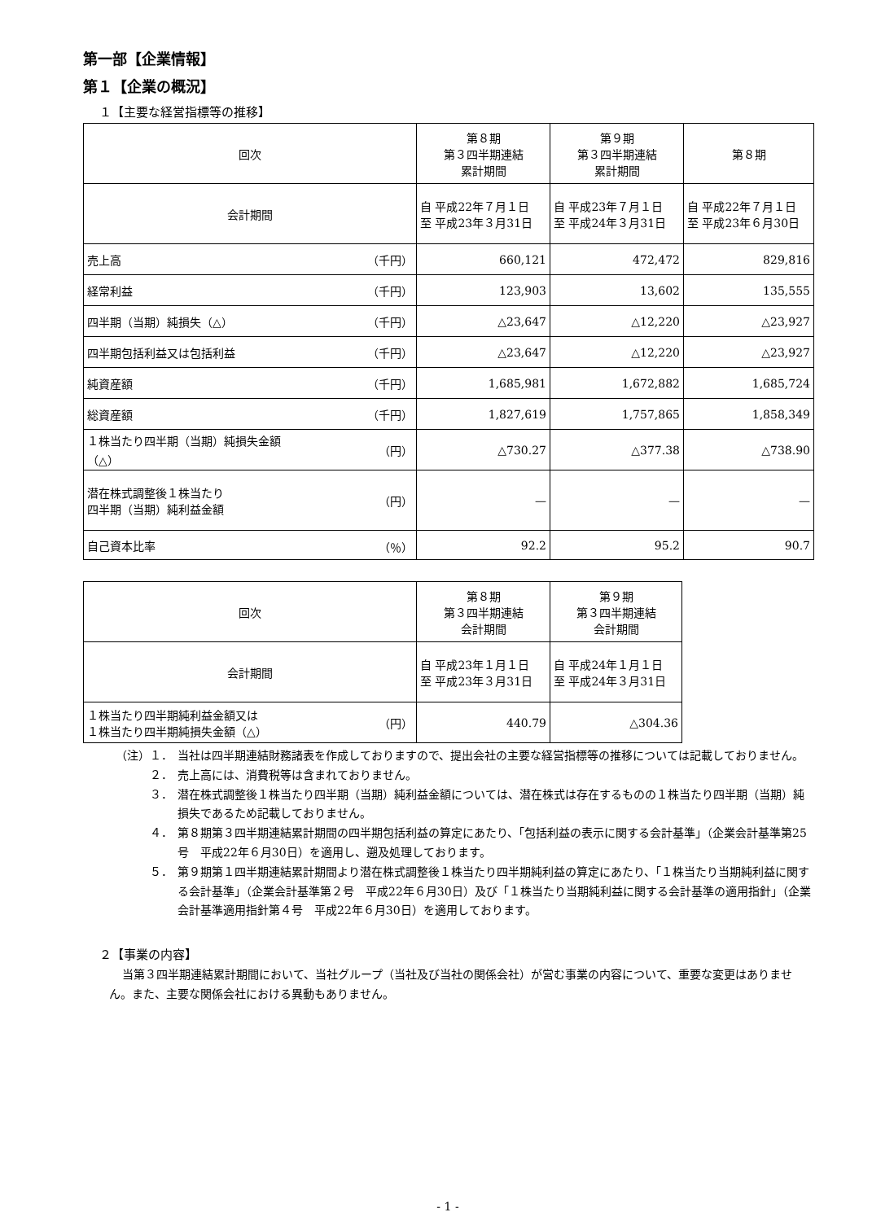第一部【企業情報】
第１【企業の概況】
１【主要な経営指標等の推移】
| 回次 | 第８期 第３四半期連結 累計期間 | 第９期 第３四半期連結 累計期間 | 第８期 |
| --- | --- | --- | --- |
| 会計期間 | 自 平成22年７月１日 至 平成23年３月31日 | 自 平成23年７月１日 至 平成24年３月31日 | 自 平成22年７月１日 至 平成23年６月30日 |
| 売上高 （千円） | 660,121 | 472,472 | 829,816 |
| 経常利益 （千円） | 123,903 | 13,602 | 135,555 |
| 四半期（当期）純損失（△） （千円） | △23,647 | △12,220 | △23,927 |
| 四半期包括利益又は包括利益 （千円） | △23,647 | △12,220 | △23,927 |
| 純資産額 （千円） | 1,685,981 | 1,672,882 | 1,685,724 |
| 総資産額 （千円） | 1,827,619 | 1,757,865 | 1,858,349 |
| １株当たり四半期（当期）純損失金額 （△） （円） | △730.27 | △377.38 | △738.90 |
| 潜在株式調整後１株当たり 四半期（当期）純利益金額 （円） | — | — | — |
| 自己資本比率 （％） | 92.2 | 95.2 | 90.7 |
| 回次 | 第８期 第３四半期連結 会計期間 | 第９期 第３四半期連結 会計期間 |
| --- | --- | --- |
| 会計期間 | 自 平成23年１月１日 至 平成23年３月31日 | 自 平成24年１月１日 至 平成24年３月31日 |
| １株当たり四半期純利益金額又は １株当たり四半期純損失金額（△） （円） | 440.79 | △304.36 |
（注）１． 当社は四半期連結財務諸表を作成しておりますので、提出会社の主要な経営指標等の推移については記載しておりません。
２． 売上高には、消費税等は含まれておりません。
３． 潜在株式調整後１株当たり四半期（当期）純利益金額については、潜在株式は存在するものの１株当たり四半期（当期）純損失であるため記載しておりません。
４． 第８期第３四半期連結累計期間の四半期包括利益の算定にあたり、「包括利益の表示に関する会計基準」（企業会計基準第25号　平成22年６月30日）を適用し、遡及処理しております。
５． 第９期第１四半期連結累計期間より潜在株式調整後１株当たり四半期純利益の算定にあたり、「１株当たり当期純利益に関する会計基準」（企業会計基準第２号　平成22年６月30日）及び「１株当たり当期純利益に関する会計基準の適用指針」（企業会計基準適用指針第４号　平成22年６月30日）を適用しております。
２【事業の内容】
当第３四半期連結累計期間において、当社グループ（当社及び当社の関係会社）が営む事業の内容について、重要な変更はありません。また、主要な関係会社における異動もありません。
- 1 -